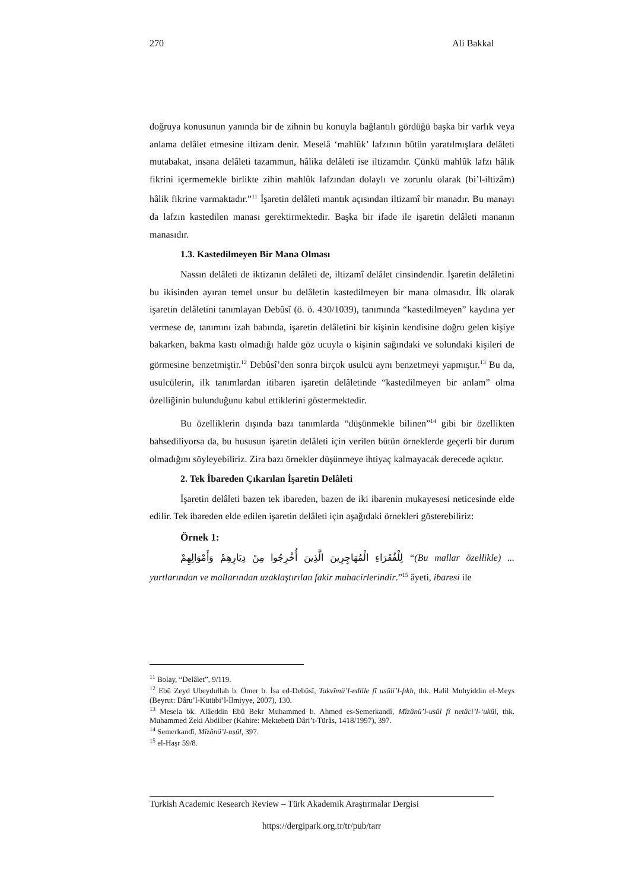270 Ali Bakkal
doğruya konusunun yanında bir de zihnin bu konuyla bağlantılı gördüğü başka bir varlık veya anlama delâlet etmesine iltizam denir. Meselâ ‘mahlûk’ lafzının bütün yaratılmışlara delâleti mutabakat, insana delâleti tazammun, hâlika delâleti ise iltizamdır. Çünkü mahlûk lafzı hâlik fikrini içermemekle birlikte zihin mahlûk lafzından dolaylı ve zorunlu olarak (bi’l-iltizâm) hâlik fikrine varmaktadır.”<sup>11</sup> İşaretin delâleti mantık açısından iltizamî bir manadır. Bu manayı da lafzın kastedilen manası gerektirmektedir. Başka bir ifade ile işaretin delâleti mananın manasıdır.
1.3. Kastedilmeyen Bir Mana Olması
Nassın delâleti de iktizanın delâleti de, iltizamî delâlet cinsindendir. İşaretin delâletini bu ikisinden ayıran temel unsur bu delâletin kastedilmeyen bir mana olmasıdır. İlk olarak işaretin delâletini tanımlayan Debûsî (ö. ö. 430/1039), tanımında “kastedilmeyen” kaydına yer vermese de, tanımını izah babında, işaretin delâletini bir kişinin kendisine doğru gelen kişiye bakarken, bakma kastı olmadığı halde göz ucuyla o kişinin sağındaki ve solundaki kişileri de görmesine benzetmiştir.<sup>12</sup> Debûsî’den sonra birçok usulcü aynı benzetmeyi yapmıştır.<sup>13</sup> Bu da, usulcülerin, ilk tanımlardan itibaren işaretin delâletinde “kastedilmeyen bir anlam” olma özelliğinin bulunduğunu kabul ettiklerini göstermektedir.
Bu özelliklerin dışında bazı tanımlarda “düşünmekle bilinen”<sup>14</sup> gibi bir özellikten bahsediliyorsa da, bu hususun işaretin delâleti için verilen bütün örneklerde geçerli bir durum olmadığını söyleyebiliriz. Zira bazı örnekler düşünmeye ihtiyaç kalmayacak derecede açıktır.
2. Tek İbareden Çıkarılan İşaretin Delâleti
İşaretin delâleti bazen tek ibareden, bazen de iki ibarenin mukayesesi neticesinde elde edilir. Tek ibareden elde edilen işaretin delâleti için aşağıdaki örnekleri gösterebiliriz:
Örnek 1:
لِلْفُقَرَاءِ الْمُهَاجِرِينَ الَّذِينَ أُخْرِجُوا مِنْ دِيَارِهِمْ وَأَمْوَالِهِمْ “(Bu mallar özellikle) ... yurtlarından ve mallarından uzaklaştırılan fakir muhacirlerindir.”<sup>15</sup> âyeti, ibaresi ile
<sup>11</sup> Bolay, “Delâlet”, 9/119.
<sup>12</sup> Ebû Zeyd Ubeydullah b. Ömer b. İsa ed-Debûsî, Takvîmü’l-edille fî usûli’l-fıkh, thk. Halil Muhyiddin el-Meys (Beyrut: Dâru’l-Kütübi’l-İlmiyye, 2007), 130.
<sup>13</sup> Mesela bk. Alâeddin Ebû Bekr Muhammed b. Ahmed es-Semerkandî, Mîzânü’l-usûl fî netâci’l-‘ukûl, thk. Muhammed Zeki Abdilber (Kahire: Mektebetü Dâri’t-Türâs, 1418/1997), 397.
<sup>14</sup> Semerkandî, Mîzânü’l-usûl, 397.
<sup>15</sup> el-Haşr 59/8.
Turkish Academic Research Review – Türk Akademik Araştırmalar Dergisi
https://dergipark.org.tr/tr/pub/tarr